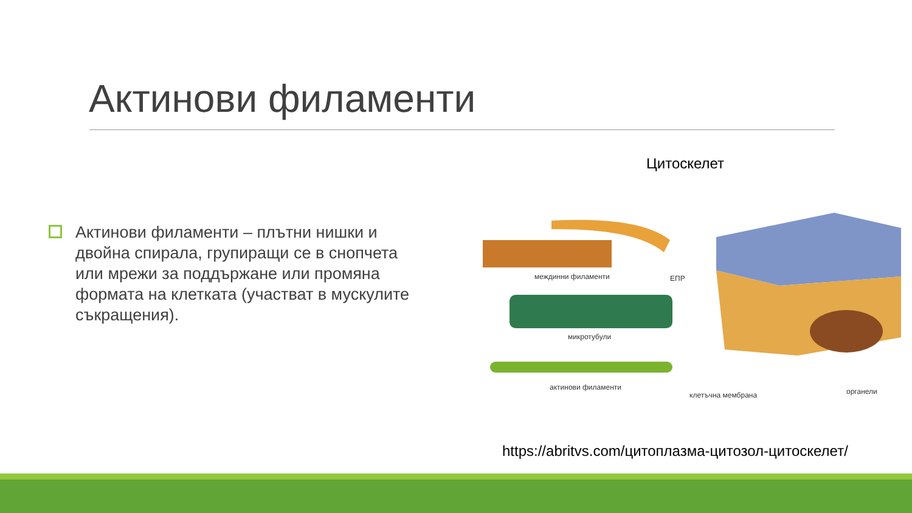Актинови филаменти
Цитоскелет
Актинови филаменти – плътни нишки и двойна спирала, групиращи се в снопчета или мрежи за поддържане или промяна формата на клетката (участват в мускулите съкращения).
междинни филаменти ЕПР
микротубули
актинови филаменти
клетъчна мембрана органели
https://abritvs.com/цитоплазма-цитозол-цитоскелет/